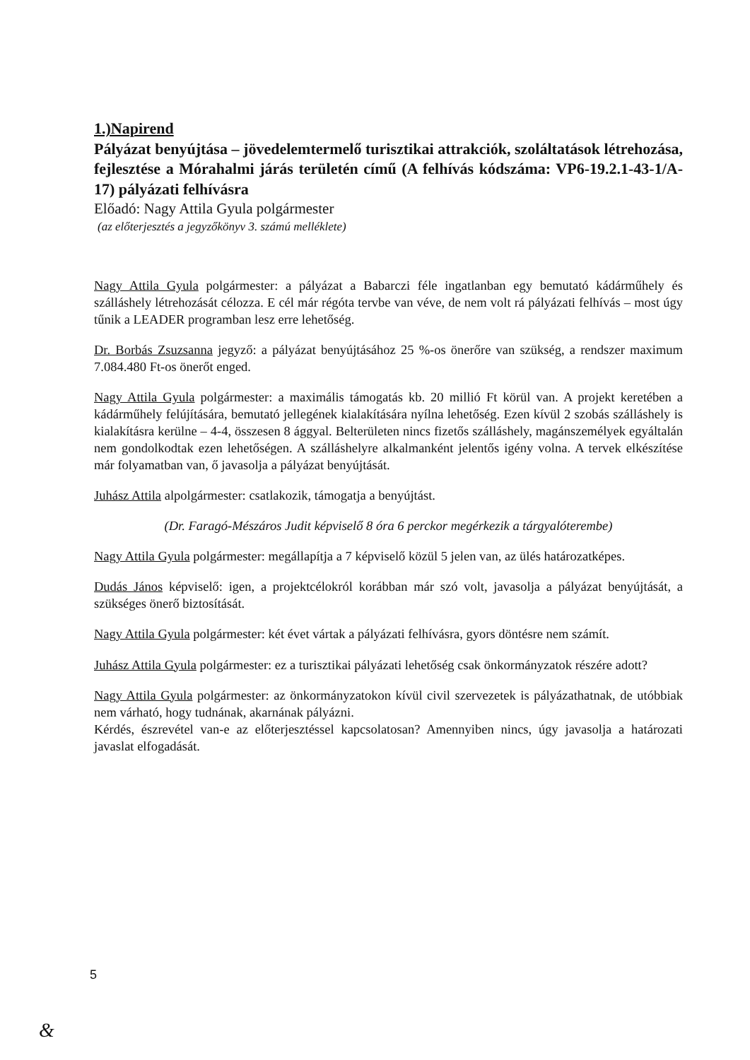1.)Napirend
Pályázat benyújtása – jövedelemtermelő turisztikai attrakciók, szoláltatások létrehozása, fejlesztése a Mórahalmi járás területén című (A felhívás kódszáma: VP6-19.2.1-43-1/A-17) pályázati felhívásra
Előadó: Nagy Attila Gyula polgármester
(az előterjesztés a jegyzőkönyv 3. számú melléklete)
Nagy Attila Gyula polgármester: a pályázat a Babarczi féle ingatlanban egy bemutató kádárműhely és szálláshely létrehozását célozza. E cél már régóta tervbe van véve, de nem volt rá pályázati felhívás – most úgy tűnik a LEADER programban lesz erre lehetőség.
Dr. Borbás Zsuzsanna jegyző: a pályázat benyújtásához 25 %-os önerőre van szükség, a rendszer maximum 7.084.480 Ft-os önerőt enged.
Nagy Attila Gyula polgármester: a maximális támogatás kb. 20 millió Ft körül van. A projekt keretében a kádárműhely felújítására, bemutató jellegének kialakítására nyílna lehetőség. Ezen kívül 2 szobás szálláshely is kialakításra kerülne – 4-4, összesen 8 ággyal. Belterületen nincs fizetős szálláshely, magánszemélyek egyáltalán nem gondolkodtak ezen lehetőségen. A szálláshelyre alkalmanként jelentős igény volna. A tervek elkészítése már folyamatban van, ő javasolja a pályázat benyújtását.
Juhász Attila alpolgármester: csatlakozik, támogatja a benyújtást.
(Dr. Faragó-Mészáros Judit képviselő 8 óra 6 perckor megérkezik a tárgyalóterembe)
Nagy Attila Gyula polgármester: megállapítja a 7 képviselő közül 5 jelen van, az ülés határozatképes.
Dudás János képviselő: igen, a projektcélokról korábban már szó volt, javasolja a pályázat benyújtását, a szükséges önerő biztosítását.
Nagy Attila Gyula polgármester: két évet vártak a pályázati felhívásra, gyors döntésre nem számít.
Juhász Attila Gyula polgármester: ez a turisztikai pályázati lehetőség csak önkormányzatok részére adott?
Nagy Attila Gyula polgármester: az önkormányzatokon kívül civil szervezetek is pályázathatnak, de utóbbiak nem várható, hogy tudnának, akarnának pályázni.
Kérdés, észrevétel van-e az előterjesztéssel kapcsolatosan? Amennyiben nincs, úgy javasolja a határozati javaslat elfogadását.
5
&